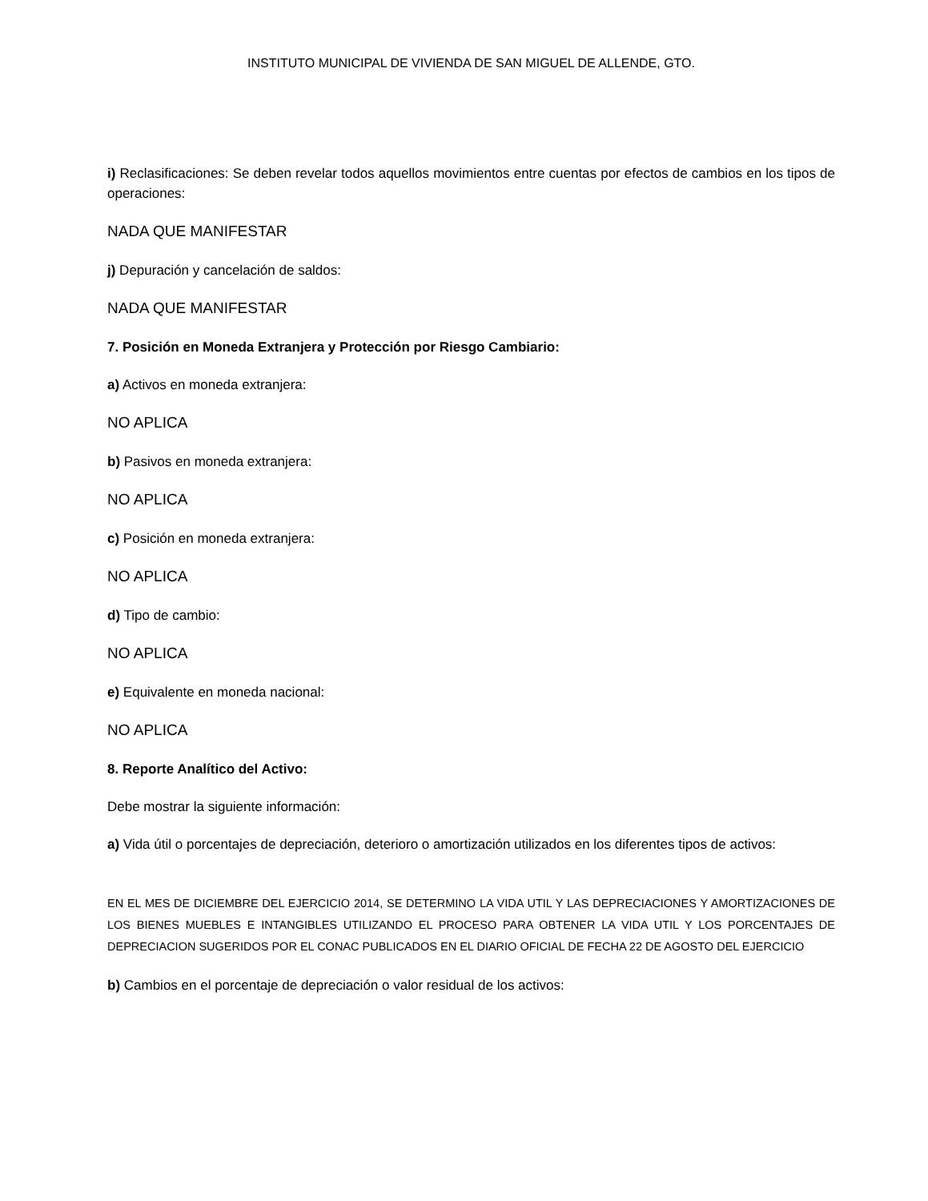INSTITUTO MUNICIPAL DE VIVIENDA DE SAN MIGUEL DE ALLENDE, GTO.
i) Reclasificaciones: Se deben revelar todos aquellos movimientos entre cuentas por efectos de cambios en los tipos de operaciones:
NADA QUE MANIFESTAR
j) Depuración y cancelación de saldos:
NADA QUE MANIFESTAR
7. Posición en Moneda Extranjera y Protección por Riesgo Cambiario:
a) Activos en moneda extranjera:
NO APLICA
b) Pasivos en moneda extranjera:
NO APLICA
c) Posición en moneda extranjera:
NO APLICA
d) Tipo de cambio:
NO APLICA
e) Equivalente en moneda nacional:
NO APLICA
8. Reporte Analítico del Activo:
Debe mostrar la siguiente información:
a) Vida útil o porcentajes de depreciación, deterioro o amortización utilizados en los diferentes tipos de activos:
EN EL MES DE DICIEMBRE DEL EJERCICIO 2014, SE DETERMINO LA VIDA UTIL Y LAS DEPRECIACIONES Y AMORTIZACIONES DE LOS BIENES MUEBLES E INTANGIBLES UTILIZANDO EL PROCESO PARA OBTENER LA VIDA UTIL Y LOS PORCENTAJES DE DEPRECIACION SUGERIDOS POR EL CONAC PUBLICADOS EN EL DIARIO OFICIAL DE FECHA 22 DE AGOSTO DEL EJERCICIO
b) Cambios en el porcentaje de depreciación o valor residual de los activos: